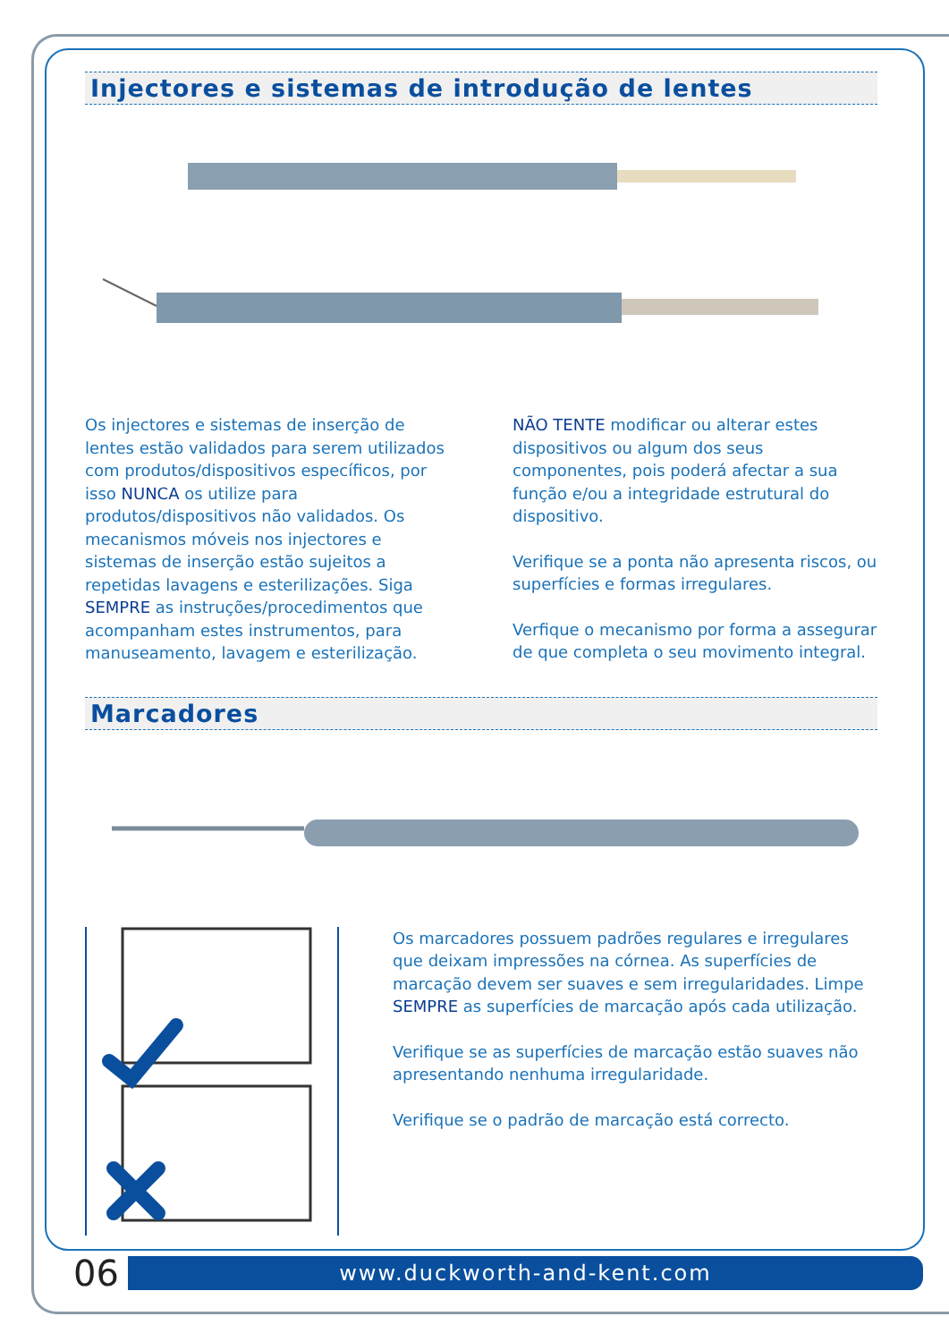Injectores e sistemas de introdução de lentes
Os injectores e sistemas de inserção de lentes estão validados para serem utilizados com produtos/dispositivos específicos, por isso NUNCA os utilize para produtos/dispositivos não validados. Os mecanismos móveis nos injectores e sistemas de inserção estão sujeitos a repetidas lavagens e esterilizações. Siga SEMPRE as instruções/procedimentos que acompanham estes instrumentos, para manuseamento, lavagem e esterilização.
NÃO TENTE modificar ou alterar estes dispositivos ou algum dos seus componentes, pois poderá afectar a sua função e/ou a integridade estrutural do dispositivo.
Verifique se a ponta não apresenta riscos, ou superfícies e formas irregulares.
Verfique o mecanismo por forma a assegurar de que completa o seu movimento integral.
Marcadores
Os marcadores possuem padrões regulares e irregulares que deixam impressões na córnea. As superfícies de marcação devem ser suaves e sem irregularidades. Limpe SEMPRE as superfícies de marcação após cada utilização.
Verifique se as superfícies de marcação estão suaves não apresentando nenhuma irregularidade.
Verifique se o padrão de marcação está correcto.
06
www.duckworth-and-kent.com